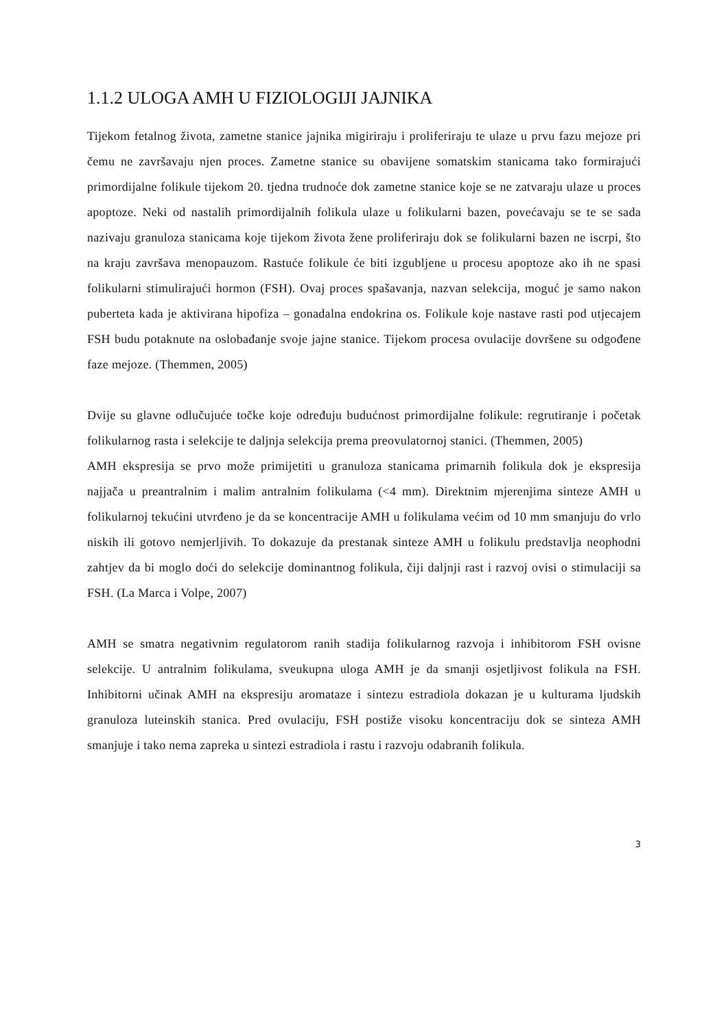1.1.2 ULOGA AMH U FIZIOLOGIJI JAJNIKA
Tijekom fetalnog života, zametne stanice jajnika migiriraju i proliferiraju te ulaze u prvu fazu mejoze pri čemu ne završavaju njen proces. Zametne stanice su obavijene somatskim stanicama tako formirajući primordijalne folikule tijekom 20. tjedna trudnoće dok zametne stanice koje se ne zatvaraju ulaze u proces apoptoze. Neki od nastalih primordijalnih folikula ulaze u folikularni bazen, povećavaju se te se sada nazivaju granuloza stanicama koje tijekom života žene proliferiraju dok se folikularni bazen ne iscrpi, što na kraju završava menopauzom. Rastuće folikule će biti izgubljene u procesu apoptoze ako ih ne spasi folikularni stimulirajući hormon (FSH). Ovaj proces spašavanja, nazvan selekcija, moguć je samo nakon puberteta kada je aktivirana hipofiza – gonadalna endokrina os. Folikule koje nastave rasti pod utjecajem FSH budu potaknute na oslobađanje svoje jajne stanice. Tijekom procesa ovulacije dovršene su odgođene faze mejoze. (Themmen, 2005)
Dvije su glavne odlučujuće točke koje određuju budućnost primordijalne folikule: regrutiranje i početak folikularnog rasta i selekcije te daljnja selekcija prema preovulatornoj stanici. (Themmen, 2005)
AMH ekspresija se prvo može primijetiti u granuloza stanicama primarnih folikula dok je ekspresija najjača u preantralnim i malim antralnim folikulama (<4 mm). Direktnim mjerenjima sinteze AMH u folikularnoj tekućini utvrđeno je da se koncentracije AMH u folikulama većim od 10 mm smanjuju do vrlo niskih ili gotovo nemjerljivih. To dokazuje da prestanak sinteze AMH u folikulu predstavlja neophodni zahtjev da bi moglo doći do selekcije dominantnog folikula, čiji daljnji rast i razvoj ovisi o stimulaciji sa FSH. (La Marca i Volpe, 2007)
AMH se smatra negativnim regulatorom ranih stadija folikularnog razvoja i inhibitorom FSH ovisne selekcije. U antralnim folikulama, sveukupna uloga AMH je da smanji osjetljivost folikula na FSH. Inhibitorni učinak AMH na ekspresiju aromataze i sintezu estradiola dokazan je u kulturama ljudskih granuloza luteinskih stanica. Pred ovulaciju, FSH postiže visoku koncentraciju dok se sinteza AMH smanjuje i tako nema zapreka u sintezi estradiola i rastu i razvoju odabranih folikula.
3